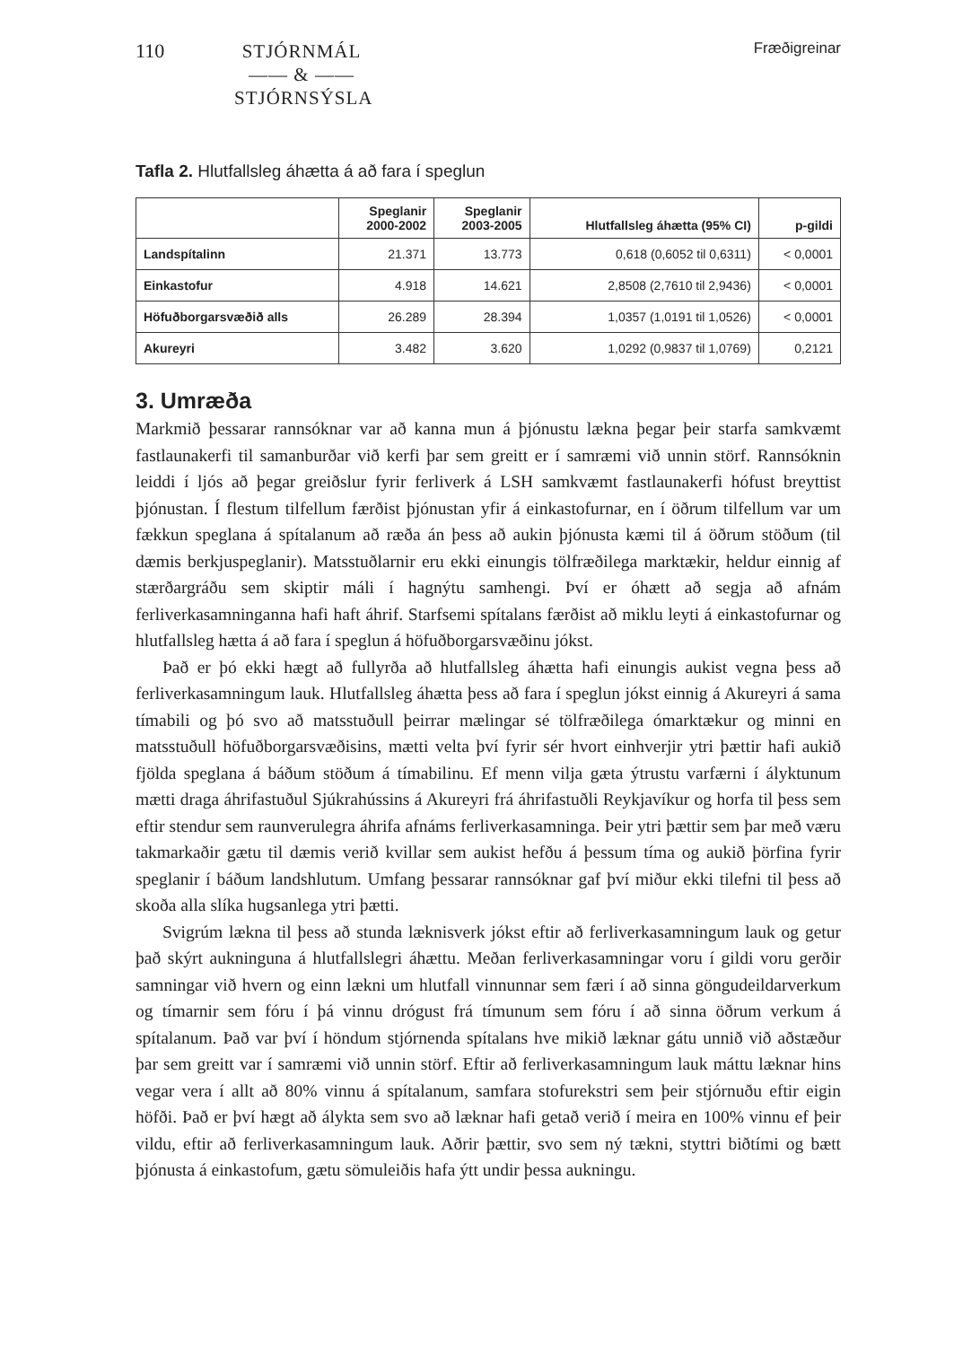110
STJÓRNMÁL
—— & ——
STJÓRNSÝSLA
Fræðigreinar
Tafla 2. Hlutfallsleg áhætta á að fara í speglun
| | Speglanir 2000-2002 | Speglanir 2003-2005 | Hlutfallsleg áhætta (95% CI) | p-gildi |
| --- | --- | --- | --- | --- |
| Landspítalinn | 21.371 | 13.773 | 0,618 (0,6052 til 0,6311) | < 0,0001 |
| Einkastofur | 4.918 | 14.621 | 2,8508 (2,7610 til 2,9436) | < 0,0001 |
| Höfuðborgarsvæðið alls | 26.289 | 28.394 | 1,0357 (1,0191 til 1,0526) | < 0,0001 |
| Akureyri | 3.482 | 3.620 | 1,0292 (0,9837 til 1,0769) | 0,2121 |
3. Umræða
Markmið þessarar rannsóknar var að kanna mun á þjónustu lækna þegar þeir starfa samkvæmt fastlaunakerfi til samanburðar við kerfi þar sem greitt er í samræmi við unnin störf. Rannsóknin leiddi í ljós að þegar greiðslur fyrir ferliverk á LSH samkvæmt fastlaunakerfi hófust breyttist þjónustan. Í flestum tilfellum færðist þjónustan yfir á einkastofurnar, en í öðrum tilfellum var um fækkun speglana á spítalanum að ræða án þess að aukin þjónusta kæmi til á öðrum stöðum (til dæmis berkjuspeglanir). Matsstuðlarnir eru ekki einungis tölfræðilega marktækir, heldur einnig af stærðargráðu sem skiptir máli í hagnýtu samhengi. Því er óhætt að segja að afnám ferliverkasamninganna hafi haft áhrif. Starfsemi spítalans færðist að miklu leyti á einkastofurnar og hlutfallsleg hætta á að fara í speglun á höfuðborgarsvæðinu jókst.
Það er þó ekki hægt að fullyrða að hlutfallsleg áhætta hafi einungis aukist vegna þess að ferliverkasamningum lauk. Hlutfallsleg áhætta þess að fara í speglun jókst einnig á Akureyri á sama tímabili og þó svo að matsstuðull þeirrar mælingar sé tölfræðilega ómarktækur og minni en matsstuðull höfuðborgarsvæðisins, mætti velta því fyrir sér hvort einhverjir ytri þættir hafi aukið fjölda speglana á báðum stöðum á tímabilinu. Ef menn vilja gæta ýtrustu varfærni í ályktunum mætti draga áhrifastuðul Sjúkrahússins á Akureyri frá áhrifastuðli Reykjavíkur og horfa til þess sem eftir stendur sem raunverulegra áhrifa afnáms ferliverkasamninga. Þeir ytri þættir sem þar með væru takmarkaðir gætu til dæmis verið kvillar sem aukist hefðu á þessum tíma og aukið þörfina fyrir speglanir í báðum landshlutum. Umfang þessarar rannsóknar gaf því miður ekki tilefni til þess að skoða alla slíka hugsanlega ytri þætti.
Svigrúm lækna til þess að stunda læknisverk jókst eftir að ferliverkasamningum lauk og getur það skýrt aukninguna á hlutfallslegri áhættu. Meðan ferliverkasamningar voru í gildi voru gerðir samningar við hvern og einn lækni um hlutfall vinnunnar sem færi í að sinna göngudeildarverkum og tímarnir sem fóru í þá vinnu drógust frá tímunum sem fóru í að sinna öðrum verkum á spítalanum. Það var því í höndum stjórnenda spítalans hve mikið læknar gátu unnið við aðstæður þar sem greitt var í samræmi við unnin störf. Eftir að ferliverkasamningum lauk máttu læknar hins vegar vera í allt að 80% vinnu á spítalanum, samfara stofurekstri sem þeir stjórnuðu eftir eigin höfði. Það er því hægt að álykta sem svo að læknar hafi getað verið í meira en 100% vinnu ef þeir vildu, eftir að ferliverkasamningum lauk. Aðrir þættir, svo sem ný tækni, styttri biðtími og bætt þjónusta á einkastofum, gætu sömuleiðis hafa ýtt undir þessa aukningu.